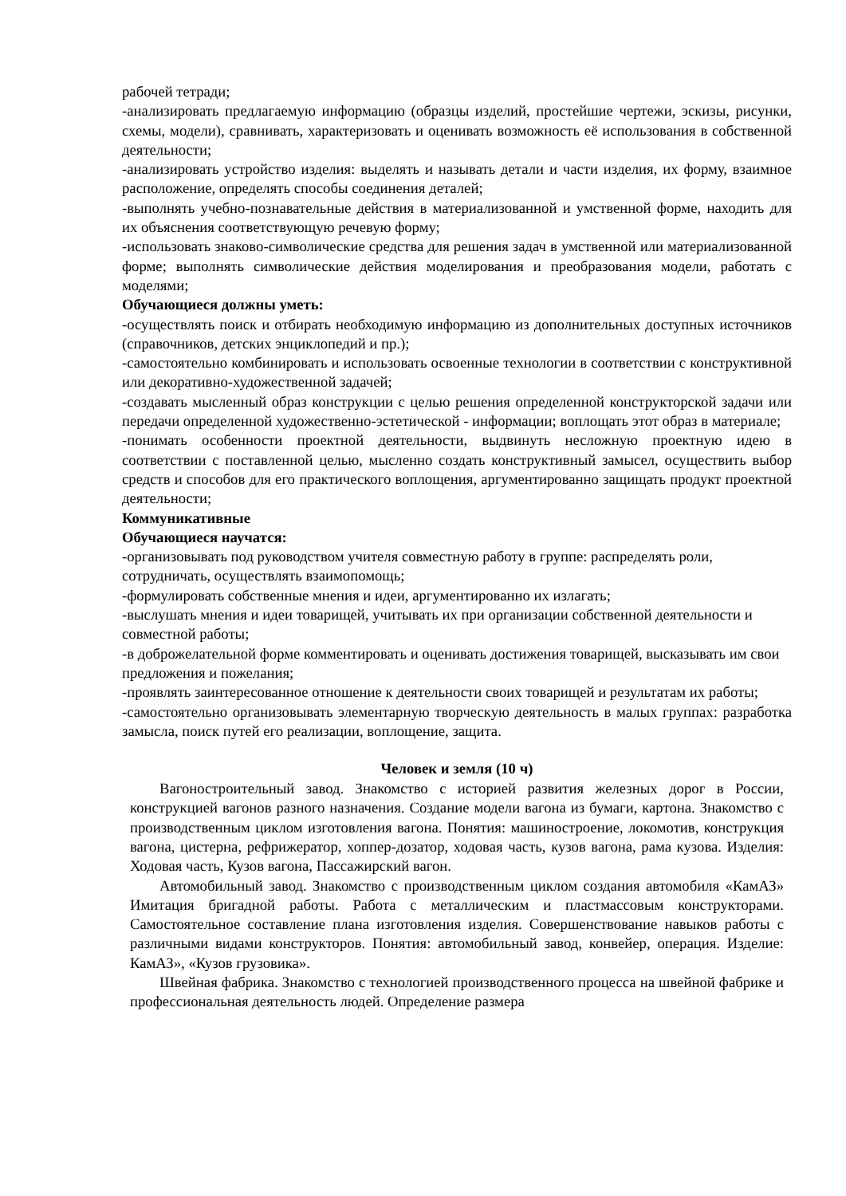рабочей тетради;
-анализировать предлагаемую информацию (образцы изделий, простейшие чертежи, эскизы, рисунки, схемы, модели), сравнивать, характеризовать и оценивать возможность её использования в собственной деятельности;
-анализировать устройство изделия: выделять и называть детали и части изделия, их форму, взаимное расположение, определять способы соединения деталей;
-выполнять учебно-познавательные действия в материализованной и умственной форме, находить для их объяснения соответствующую речевую форму;
-использовать знаково-символические средства для решения задач в умственной или материализованной форме; выполнять символические действия моделирования и преобразования модели, работать с моделями;
Обучающиеся должны уметь:
-осуществлять поиск и отбирать необходимую информацию из дополнительных доступных источников (справочников, детских энциклопедий и пр.);
-самостоятельно комбинировать и использовать освоенные технологии в соответствии с конструктивной или декоративно-художественной задачей;
-создавать мысленный образ конструкции с целью решения определенной конструкторской задачи или передачи определенной художественно-эстетической - информации; воплощать этот образ в материале;
-понимать особенности проектной деятельности, выдвинуть несложную проектную идею в соответствии с поставленной целью, мысленно создать конструктивный замысел, осуществить выбор средств и способов для его практического воплощения, аргументированно защищать продукт проектной деятельности;
Коммуникативные
Обучающиеся научатся:
-организовывать под руководством учителя совместную работу в группе: распределять роли, сотрудничать, осуществлять взаимопомощь;
-формулировать собственные мнения и идеи, аргументированно их излагать;
-выслушать мнения и идеи товарищей, учитывать их при организации собственной деятельности и совместной работы;
-в доброжелательной форме комментировать и оценивать достижения товарищей, высказывать им свои предложения и пожелания;
-проявлять заинтересованное отношение к деятельности своих товарищей и результатам их работы;
-самостоятельно организовывать элементарную творческую деятельность в малых группах: разработка замысла, поиск путей его реализации, воплощение, защита.
Человек и земля (10 ч)
Вагоностроительный завод. Знакомство с историей развития железных дорог в России, конструкцией вагонов разного назначения. Создание модели вагона из бумаги, картона. Знакомство с производственным циклом изготовления вагона. Понятия: машиностроение, локомотив, конструкция вагона, цистерна, рефрижератор, хоппер-дозатор, ходовая часть, кузов вагона, рама кузова. Изделия: Ходовая часть, Кузов вагона, Пассажирский вагон.
Автомобильный завод. Знакомство с производственным циклом создания автомобиля «КамАЗ» Имитация бригадной работы. Работа с металлическим и пластмассовым конструкторами. Самостоятельное составление плана изготовления изделия. Совершенствование навыков работы с различными видами конструкторов. Понятия: автомобильный завод, конвейер, операция. Изделие: КамАЗ», «Кузов грузовика».
Швейная фабрика. Знакомство с технологией производственного процесса на швейной фабрике и профессиональная деятельность людей. Определение размера